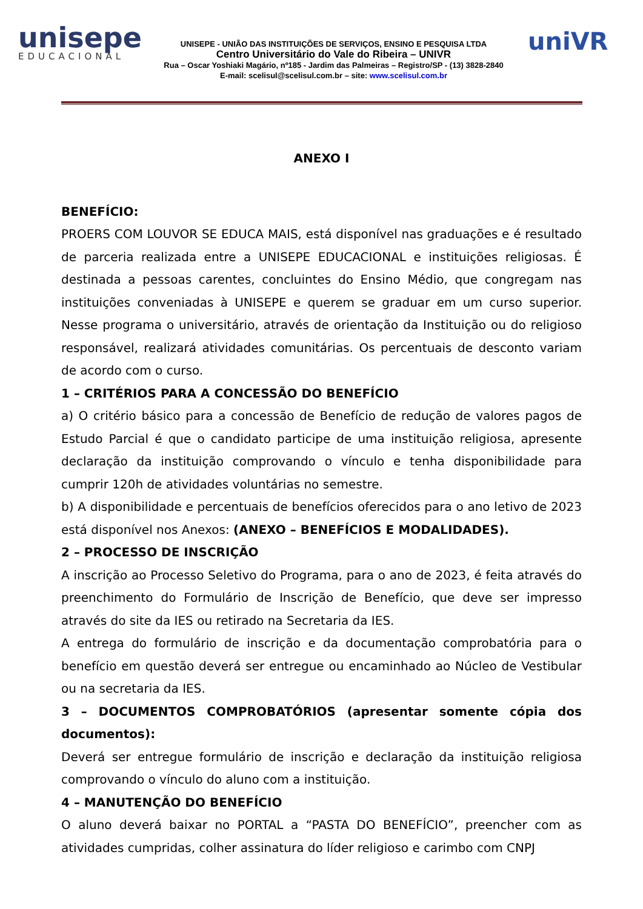unisepe
EDUCACIONAL
UNISEPE - UNIÃO DAS INSTITUIÇÕES DE SERVIÇOS, ENSINO E PESQUISA LTDA
Centro Universitário do Vale do Ribeira – UNIVR
Rua – Oscar Yoshiaki Magário, nº185 - Jardim das Palmeiras – Registro/SP - (13) 3828-2840
E-mail: scelisul@scelisul.com.br – site: www.scelisul.com.br
uniVR
ANEXO I
BENEFÍCIO:
PROERS COM LOUVOR SE EDUCA MAIS, está disponível nas graduações e é resultado de parceria realizada entre a UNISEPE EDUCACIONAL e instituições religiosas. É destinada a pessoas carentes, concluintes do Ensino Médio, que congregam nas instituições conveniadas à UNISEPE e querem se graduar em um curso superior. Nesse programa o universitário, através de orientação da Instituição ou do religioso responsável, realizará atividades comunitárias. Os percentuais de desconto variam de acordo com o curso.
1 – CRITÉRIOS PARA A CONCESSÃO DO BENEFÍCIO
a) O critério básico para a concessão de Benefício de redução de valores pagos de Estudo Parcial é que o candidato participe de uma instituição religiosa, apresente declaração da instituição comprovando o vínculo e tenha disponibilidade para cumprir 120h de atividades voluntárias no semestre.
b) A disponibilidade e percentuais de benefícios oferecidos para o ano letivo de 2023 está disponível nos Anexos: (ANEXO – BENEFÍCIOS E MODALIDADES).
2 – PROCESSO DE INSCRIÇÃO
A inscrição ao Processo Seletivo do Programa, para o ano de 2023, é feita através do preenchimento do Formulário de Inscrição de Benefício, que deve ser impresso através do site da IES ou retirado na Secretaria da IES.
A entrega do formulário de inscrição e da documentação comprobatória para o benefício em questão deverá ser entregue ou encaminhado ao Núcleo de Vestibular ou na secretaria da IES.
3 – DOCUMENTOS COMPROBATÓRIOS (apresentar somente cópia dos documentos):
Deverá ser entregue formulário de inscrição e declaração da instituição religiosa comprovando o vínculo do aluno com a instituição.
4 – MANUTENÇÃO DO BENEFÍCIO
O aluno deverá baixar no PORTAL a “PASTA DO BENEFÍCIO”, preencher com as atividades cumpridas, colher assinatura do líder religioso e carimbo com CNPJ